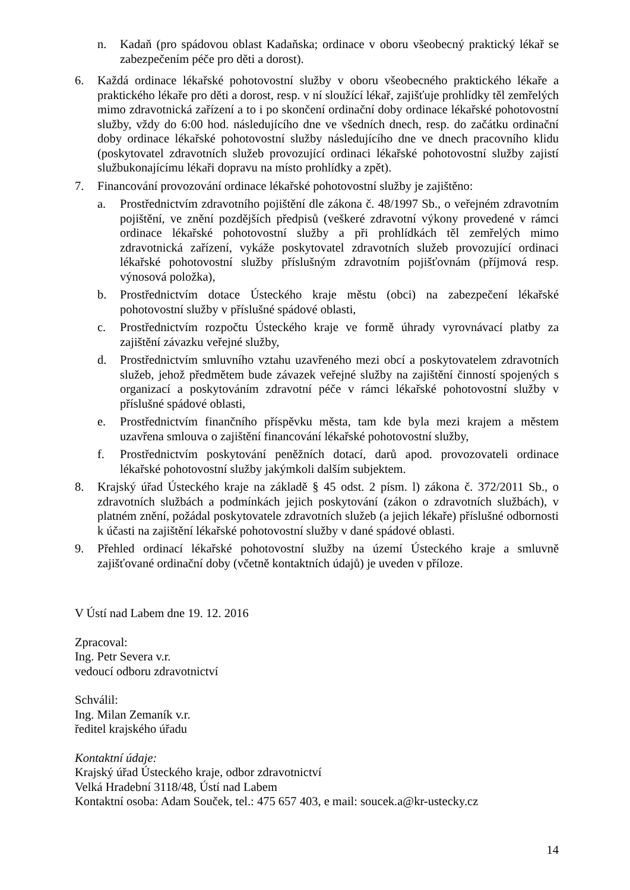n. Kadaň (pro spádovou oblast Kadaňska; ordinace v oboru všeobecný praktický lékař se zabezpečením péče pro děti a dorost).
6. Každá ordinace lékařské pohotovostní služby v oboru všeobecného praktického lékaře a praktického lékaře pro děti a dorost, resp. v ní sloužící lékař, zajišťuje prohlídky těl zemřelých mimo zdravotnická zařízení a to i po skončení ordinační doby ordinace lékařské pohotovostní služby, vždy do 6:00 hod. následujícího dne ve všedních dnech, resp. do začátku ordinační doby ordinace lékařské pohotovostní služby následujícího dne ve dnech pracovního klidu (poskytovatel zdravotních služeb provozující ordinaci lékařské pohotovostní služby zajistí službukonajícímu lékaři dopravu na místo prohlídky a zpět).
7. Financování provozování ordinace lékařské pohotovostní služby je zajištěno:
a. Prostřednictvím zdravotního pojištění dle zákona č. 48/1997 Sb., o veřejném zdravotním pojištění, ve znění pozdějších předpisů (veškeré zdravotní výkony provedené v rámci ordinace lékařské pohotovostní služby a při prohlídkách těl zemřelých mimo zdravotnická zařízení, vykáže poskytovatel zdravotních služeb provozující ordinaci lékařské pohotovostní služby příslušným zdravotním pojišťovnám (příjmová resp. výnosová položka),
b. Prostřednictvím dotace Ústeckého kraje městu (obci) na zabezpečení lékařské pohotovostní služby v příslušné spádové oblasti,
c. Prostřednictvím rozpočtu Ústeckého kraje ve formě úhrady vyrovnávací platby za zajištění závazku veřejné služby,
d. Prostřednictvím smluvního vztahu uzavřeného mezi obcí a poskytovatelem zdravotních služeb, jehož předmětem bude závazek veřejné služby na zajištění činností spojených s organizací a poskytováním zdravotní péče v rámci lékařské pohotovostní služby v příslušné spádové oblasti,
e. Prostřednictvím finančního příspěvku města, tam kde byla mezi krajem a městem uzavřena smlouva o zajištění financování lékařské pohotovostní služby,
f. Prostřednictvím poskytování peněžních dotací, darů apod. provozovateli ordinace lékařské pohotovostní služby jakýmkoli dalším subjektem.
8. Krajský úřad Ústeckého kraje na základě § 45 odst. 2 písm. l) zákona č. 372/2011 Sb., o zdravotních službách a podmínkách jejich poskytování (zákon o zdravotních službách), v platném znění, požádal poskytovatele zdravotních služeb (a jejich lékaře) příslušné odbornosti k účasti na zajištění lékařské pohotovostní služby v dané spádové oblasti.
9. Přehled ordinací lékařské pohotovostní služby na území Ústeckého kraje a smluvně zajišťované ordinační doby (včetně kontaktních údajů) je uveden v příloze.
V Ústí nad Labem dne 19. 12. 2016
Zpracoval:
Ing. Petr Severa v.r.
vedoucí odboru zdravotnictví
Schválil:
Ing. Milan Zemaník v.r.
ředitel krajského úřadu
Kontaktní údaje:
Krajský úřad Ústeckého kraje, odbor zdravotnictví
Velká Hradební 3118/48, Ústí nad Labem
Kontaktní osoba: Adam Souček, tel.: 475 657 403, e mail: soucek.a@kr-ustecky.cz
14